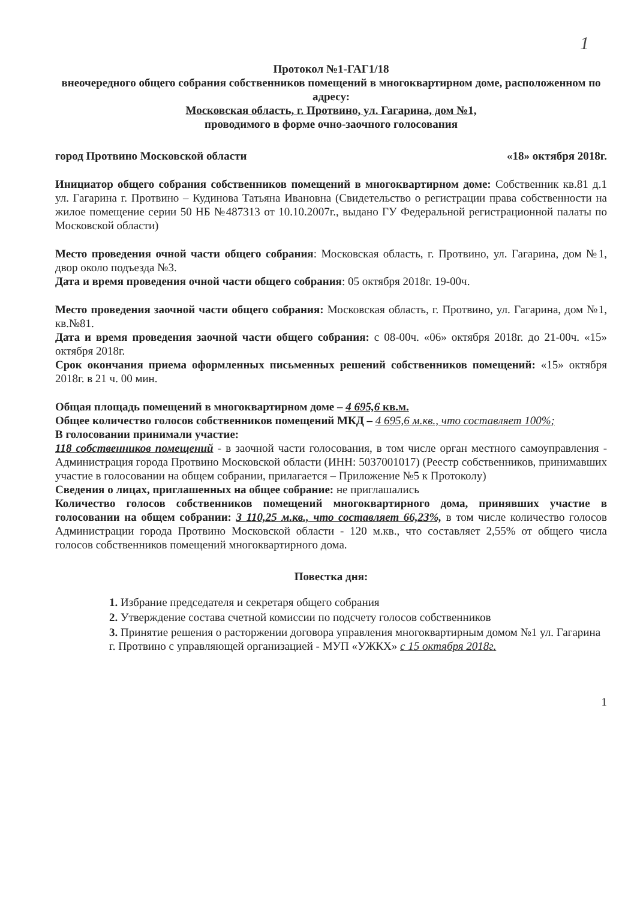1
Протокол №1-ГАГ1/18
внеочередного общего собрания собственников помещений в многоквартирном доме, расположенном по адресу:
Московская область, г. Протвино, ул. Гагарина, дом №1,
проводимого в форме очно-заочного голосования
город Протвино Московской области «18» октября 2018г.
Инициатор общего собрания собственников помещений в многоквартирном доме: Собственник кв.81 д.1 ул. Гагарина г. Протвино – Кудинова Татьяна Ивановна (Свидетельство о регистрации права собственности на жилое помещение серии 50 НБ №487313 от 10.10.2007г., выдано ГУ Федеральной регистрационной палаты по Московской области)
Место проведения очной части общего собрания: Московская область, г. Протвино, ул. Гагарина, дом №1, двор около подъезда №3.
Дата и время проведения очной части общего собрания: 05 октября 2018г. 19-00ч.
Место проведения заочной части общего собрания: Московская область, г. Протвино, ул. Гагарина, дом №1, кв.№81.
Дата и время проведения заочной части общего собрания: с 08-00ч. «06» октября 2018г. до 21-00ч. «15» октября 2018г.
Срок окончания приема оформленных письменных решений собственников помещений: «15» октября 2018г. в 21 ч. 00 мин.
Общая площадь помещений в многоквартирном доме – 4 695,6 кв.м.
Общее количество голосов собственников помещений МКД – 4 695,6 м.кв., что составляет 100%;
В голосовании принимали участие:
118 собственников помещений - в заочной части голосования, в том числе орган местного самоуправления - Администрация города Протвино Московской области (ИНН: 5037001017) (Реестр собственников, принимавших участие в голосовании на общем собрании, прилагается – Приложение №5 к Протоколу)
Сведения о лицах, приглашенных на общее собрание: не приглашались
Количество голосов собственников помещений многоквартирного дома, принявших участие в голосовании на общем собрании: 3 110,25 м.кв., что составляет 66,23%, в том числе количество голосов Администрации города Протвино Московской области - 120 м.кв., что составляет 2,55% от общего числа голосов собственников помещений многоквартирного дома.
Повестка дня:
1. Избрание председателя и секретаря общего собрания
2. Утверждение состава счетной комиссии по подсчету голосов собственников
3. Принятие решения о расторжении договора управления многоквартирным домом №1 ул. Гагарина г. Протвино с управляющей организацией - МУП «УЖКХ» с 15 октября 2018г.
1